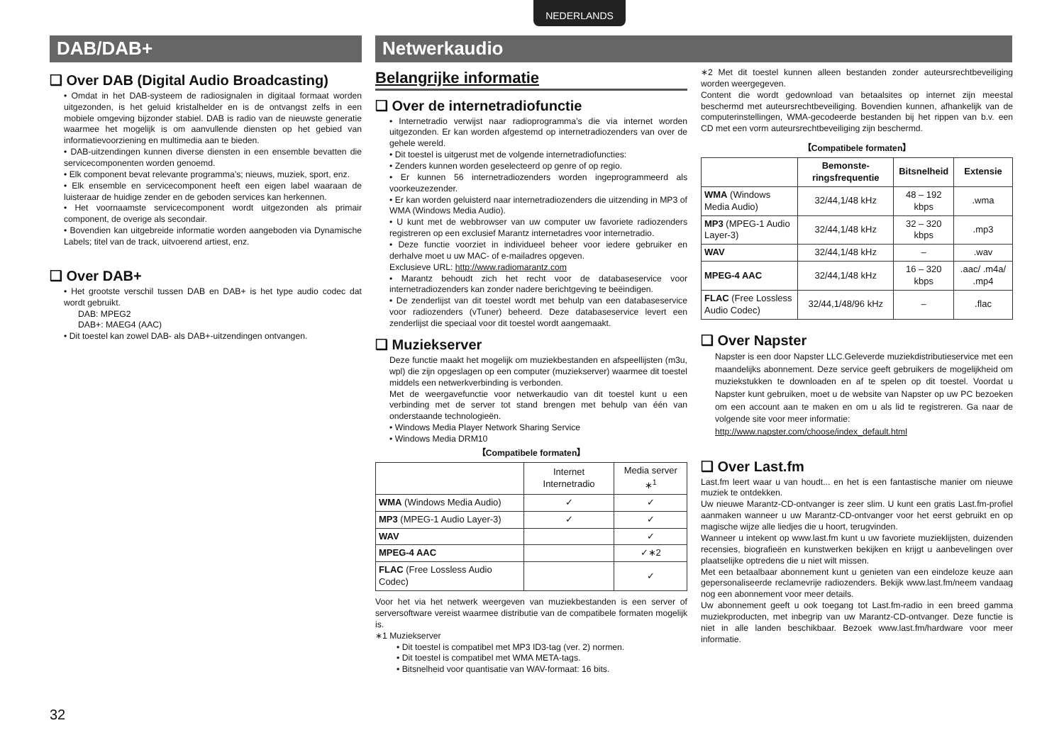NEDERLANDS
DAB/DAB+
❑ Over DAB (Digital Audio Broadcasting)
• Omdat in het DAB-systeem de radiosignalen in digitaal formaat worden uitgezonden, is het geluid kristalhelder en is de ontvangst zelfs in een mobiele omgeving bijzonder stabiel. DAB is radio van de nieuwste generatie waarmee het mogelijk is om aanvullende diensten op het gebied van informatievoorziening en multimedia aan te bieden.
• DAB-uitzendingen kunnen diverse diensten in een ensemble bevatten die servicecomponenten worden genoemd.
• Elk component bevat relevante programma’s; nieuws, muziek, sport, enz.
• Elk ensemble en servicecomponent heeft een eigen label waaraan de luisteraar de huidige zender en de geboden services kan herkennen.
• Het voornaamste servicecomponent wordt uitgezonden als primair component, de overige als secondair.
• Bovendien kan uitgebreide informatie worden aangeboden via Dynamische Labels; titel van de track, uitvoerend artiest, enz.
❑ Over DAB+
• Het grootste verschil tussen DAB en DAB+ is het type audio codec dat wordt gebruikt.
DAB: MPEG2
DAB+: MAEG4 (AAC)
• Dit toestel kan zowel DAB- als DAB+-uitzendingen ontvangen.
Netwerkaudio
Belangrijke informatie
❑ Over de internetradiofunctie
• Internetradio verwijst naar radioprogramma’s die via internet worden uitgezonden. Er kan worden afgestemd op internetradiozenders van over de gehele wereld.
• Dit toestel is uitgerust met de volgende internetradiofuncties:
• Zenders kunnen worden geselecteerd op genre of op regio.
• Er kunnen 56 internetradiozenders worden ingeprogrammeerd als voorkeuzezender.
• Er kan worden geluisterd naar internetradiozenders die uitzending in MP3 of WMA (Windows Media Audio).
• U kunt met de webbrowser van uw computer uw favoriete radiozenders registreren op een exclusief Marantz internetadres voor internetradio.
• Deze functie voorziet in individueel beheer voor iedere gebruiker en derhalve moet u uw MAC- of e-mailadres opgeven.
Exclusieve URL: http://www.radiomarantz.com
• Marantz behoudt zich het recht voor de databaseservice voor internetradiozenders kan zonder nadere berichtgeving te beëindigen.
• De zenderlijst van dit toestel wordt met behulp van een databaseservice voor radiozenders (vTuner) beheerd. Deze databaseservice levert een zenderlijst die speciaal voor dit toestel wordt aangemaakt.
❑ Muziekserver
Deze functie maakt het mogelijk om muziekbestanden en afspeellijsten (m3u, wpl) die zijn opgeslagen op een computer (muziekserver) waarmee dit toestel middels een netwerkverbinding is verbonden.
Met de weergavefunctie voor netwerkaudio van dit toestel kunt u een verbinding met de server tot stand brengen met behulp van één van onderstaande technologieën.
• Windows Media Player Network Sharing Service
• Windows Media DRM10
【Compatibele formaten】
| | Internet Internetradio | Media server ∗<sup>1</sup> |
| WMA (Windows Media Audio) | ✓ | ✓ |
| MP3 (MPEG-1 Audio Layer-3) | ✓ | ✓ |
| WAV | | ✓ |
| MPEG-4 AAC | | ✓∗2 |
| FLAC (Free Lossless Audio Codec) | | ✓ |
Voor het via het netwerk weergeven van muziekbestanden is een server of serversoftware vereist waarmee distributie van de compatibele formaten mogelijk is.
∗1 Muziekserver
• Dit toestel is compatibel met MP3 ID3-tag (ver. 2) normen.
• Dit toestel is compatibel met WMA META-tags.
• Bitsnelheid voor quantisatie van WAV-formaat: 16 bits.
∗2 Met dit toestel kunnen alleen bestanden zonder auteursrechtbeveiliging worden weergegeven.
Content die wordt gedownload van betaalsites op internet zijn meestal beschermd met auteursrechtbeveiliging. Bovendien kunnen, afhankelijk van de computerinstellingen, WMA-gecodeerde bestanden bij het rippen van b.v. een CD met een vorm auteursrechtbeveiliging zijn beschermd.
【Compatibele formaten】
| | Bemonste-ringsfrequentie | Bitsnelheid | Extensie |
| --- | --- | --- | --- |
| WMA (Windows Media Audio) | 32/44,1/48 kHz | 48 – 192 kbps | .wma |
| MP3 (MPEG-1 Audio Layer-3) | 32/44,1/48 kHz | 32 – 320 kbps | .mp3 |
| WAV | 32/44,1/48 kHz | – | .wav |
| MPEG-4 AAC | 32/44,1/48 kHz | 16 – 320 kbps | .aac/ .m4a/ .mp4 |
| FLAC (Free Lossless Audio Codec) | 32/44,1/48/96 kHz | – | .flac |
❑ Over Napster
Napster is een door Napster LLC.Geleverde muziekdistributieservice met een maandelijks abonnement. Deze service geeft gebruikers de mogelijkheid om muziekstukken te downloaden en af te spelen op dit toestel. Voordat u Napster kunt gebruiken, moet u de website van Napster op uw PC bezoeken om een account aan te maken en om u als lid te registreren. Ga naar de volgende site voor meer informatie:
http://www.napster.com/choose/index_default.html
❑ Over Last.fm
Last.fm leert waar u van houdt... en het is een fantastische manier om nieuwe muziek te ontdekken.
Uw nieuwe Marantz-CD-ontvanger is zeer slim. U kunt een gratis Last.fm-profiel aanmaken wanneer u uw Marantz-CD-ontvanger voor het eerst gebruikt en op magische wijze alle liedjes die u hoort, terugvinden.
Wanneer u intekent op www.last.fm kunt u uw favoriete muzieklijsten, duizenden recensies, biografieën en kunstwerken bekijken en krijgt u aanbevelingen over plaatselijke optredens die u niet wilt missen.
Met een betaalbaar abonnement kunt u genieten van een eindeloze keuze aan gepersonaliseerde reclamevrije radiozenders. Bekijk www.last.fm/neem vandaag nog een abonnement voor meer details.
Uw abonnement geeft u ook toegang tot Last.fm-radio in een breed gamma muziekproducten, met inbegrip van uw Marantz-CD-ontvanger. Deze functie is niet in alle landen beschikbaar. Bezoek www.last.fm/hardware voor meer informatie.
32